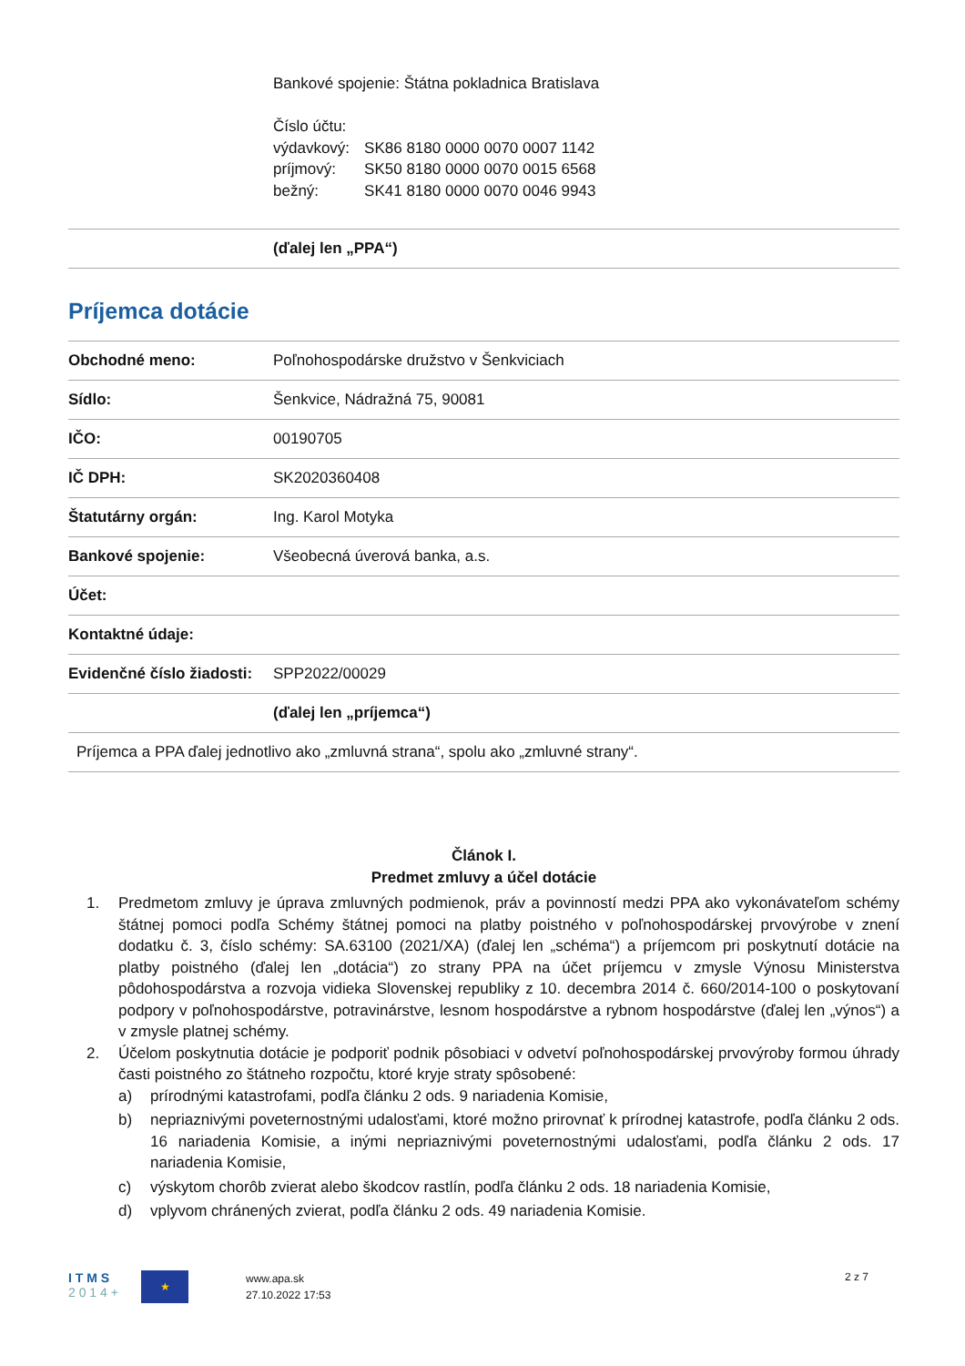Bankové spojenie: Štátna pokladnica Bratislava
Číslo účtu:
| výdavkový: | SK86 8180 0000 0070 0007 1142 |
| príjmový: | SK50 8180 0000 0070 0015 6568 |
| bežný: | SK41 8180 0000 0070 0046 9943 |
| | (ďalej len „PPA“) |
Príjemca dotácie
| Obchodné meno: | Poľnohospodárske družstvo v Šenkviciach |
| Sídlo: | Šenkvice, Nádražná 75, 90081 |
| IČO: | 00190705 |
| IČ DPH: | SK2020360408 |
| Štatutárny orgán: | Ing. Karol Motyka |
| Bankové spojenie: | Všeobecná úverová banka, a.s. |
| Účet: | |
| Kontaktné údaje: | |
| Evidenčné číslo žiadosti: | SPP2022/00029 |
| | (ďalej len „príjemca“) |
| Príjemca a PPA ďalej jednotlivo ako „zmluvná strana“, spolu ako „zmluvné strany“. | |
Článok I.
Predmet zmluvy a účel dotácie
1. Predmetom zmluvy je úprava zmluvných podmienok, práv a povinností medzi PPA ako vykonávateľom schémy štátnej pomoci podľa Schémy štátnej pomoci na platby poistného v poľnohospodárskej prvovýrobe v znení dodatku č. 3, číslo schémy: SA.63100 (2021/XA) (ďalej len „schéma“) a príjemcom pri poskytnutí dotácie na platby poistného (ďalej len „dotácia“) zo strany PPA na účet príjemcu v zmysle Výnosu Ministerstva pôdohospodárstva a rozvoja vidieka Slovenskej republiky z 10. decembra 2014 č. 660/2014-100 o poskytovaní podpory v poľnohospodárstve, potravinárstve, lesnom hospodárstve a rybnom hospodárstve (ďalej len „výnos“) a v zmysle platnej schémy.
2. Účelom poskytnutia dotácie je podporiť podnik pôsobiaci v odvetví poľnohospodárskej prvovýroby formou úhrady časti poistného zo štátneho rozpočtu, ktoré kryje straty spôsobené:
a) prírodnými katastrofami, podľa článku 2 ods. 9 nariadenia Komisie,
b) nepriaznivými poveternostnými udalosťami, ktoré možno prirovnať k prírodnej katastrofe, podľa článku 2 ods. 16 nariadenia Komisie, a inými nepriaznivými poveternostnými udalosťami, podľa článku 2 ods. 17 nariadenia Komisie,
c) výskytom chorôb zvierat alebo škodcov rastlín, podľa článku 2 ods. 18 nariadenia Komisie,
d) vplyvom chránených zvierat, podľa článku 2 ods. 49 nariadenia Komisie.
I T M S
2 0 1 4 +
★
www.apa.sk
27.10.2022 17:53
2 z 7